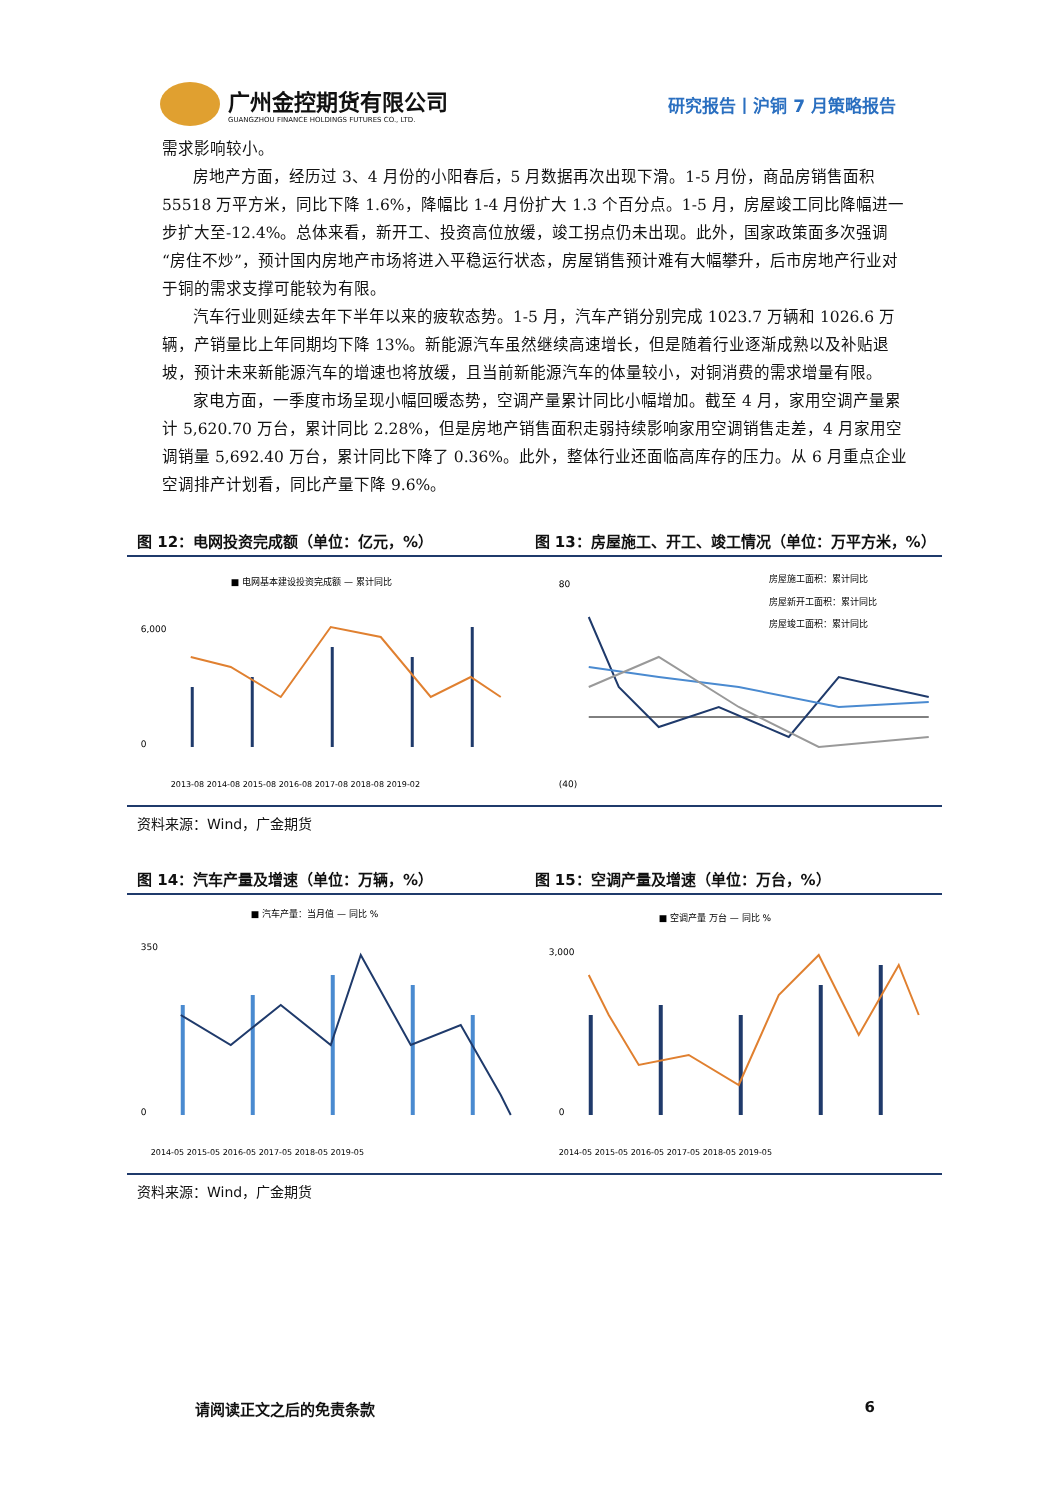广州金控期货有限公司
GUANGZHOU FINANCE HOLDINGS FUTURES CO., LTD.
研究报告丨沪铜 7 月策略报告
需求影响较小。
房地产方面，经历过 3、4 月份的小阳春后，5 月数据再次出现下滑。1-5 月份，商品房销售面积 55518 万平方米，同比下降 1.6%，降幅比 1-4 月份扩大 1.3 个百分点。1-5 月，房屋竣工同比降幅进一步扩大至-12.4%。总体来看，新开工、投资高位放缓，竣工拐点仍未出现。此外，国家政策面多次强调“房住不炒”，预计国内房地产市场将进入平稳运行状态，房屋销售预计难有大幅攀升，后市房地产行业对于铜的需求支撑可能较为有限。
汽车行业则延续去年下半年以来的疲软态势。1-5 月，汽车产销分别完成 1023.7 万辆和 1026.6 万辆，产销量比上年同期均下降 13%。新能源汽车虽然继续高速增长，但是随着行业逐渐成熟以及补贴退坡，预计未来新能源汽车的增速也将放缓，且当前新能源汽车的体量较小，对铜消费的需求增量有限。
家电方面，一季度市场呈现小幅回暖态势，空调产量累计同比小幅增加。截至 4 月，家用空调产量累计 5,620.70 万台，累计同比 2.28%，但是房地产销售面积走弱持续影响家用空调销售走差，4 月家用空调销量 5,692.40 万台，累计同比下降了 0.36%。此外，整体行业还面临高库存的压力。从 6 月重点企业空调排产计划看，同比产量下降 9.6%。
图 12：电网投资完成额（单位：亿元，%）
图 13：房屋施工、开工、竣工情况（单位：万平方米，%）
■ 电网基本建设投资完成额 — 累计同比
6,000
0
2013-08 2014-08 2015-08 2016-08 2017-08 2018-08 2019-02
房屋施工面积：累计同比
房屋新开工面积：累计同比
房屋竣工面积：累计同比
80
(40)
资料来源：Wind，广金期货
图 14：汽车产量及增速（单位：万辆，%）
图 15：空调产量及增速（单位：万台，%）
■ 汽车产量：当月值 — 同比 %
350
0
2014-05 2015-05 2016-05 2017-05 2018-05 2019-05
■ 空调产量 万台 — 同比 %
3,000
0
2014-05 2015-05 2016-05 2017-05 2018-05 2019-05
资料来源：Wind，广金期货
请阅读正文之后的免责条款 6